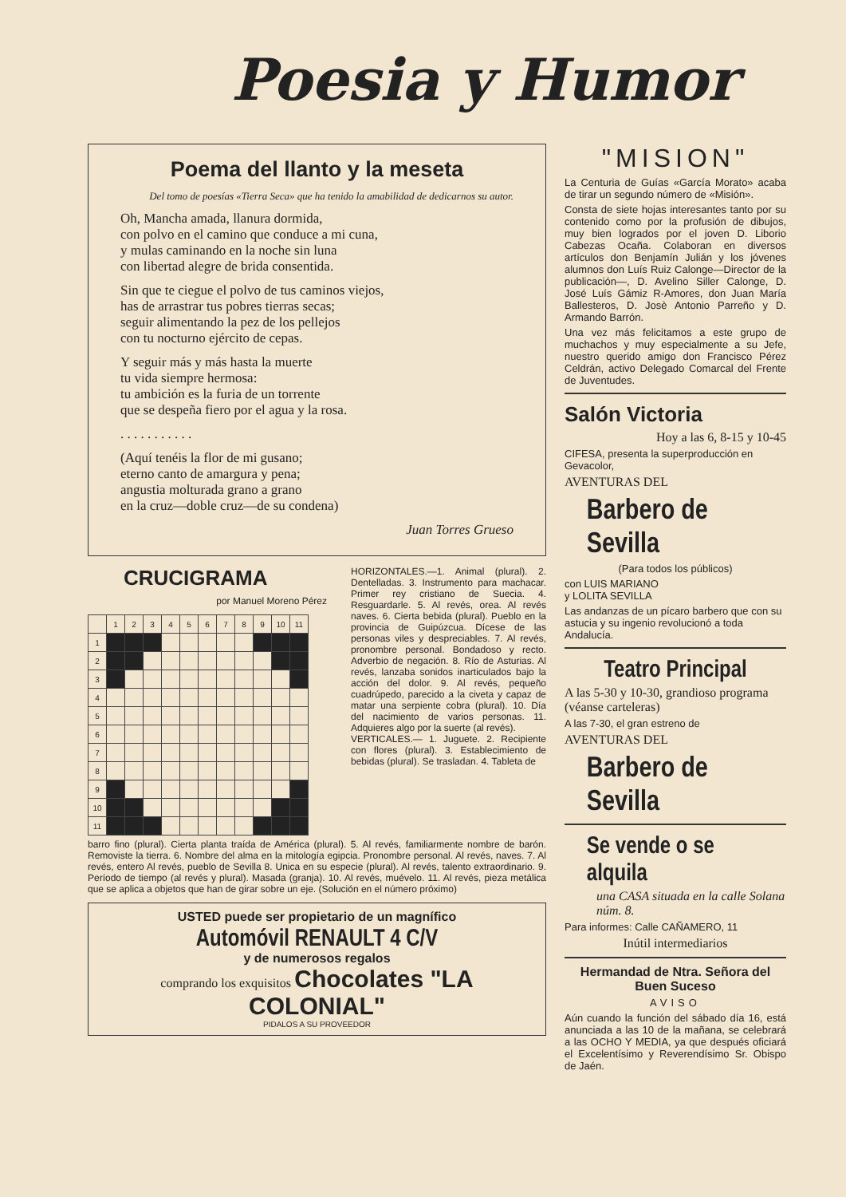Poesia y Humor
Poema del llanto y la meseta
Del tomo de poesías «Tierra Seca» que ha tenido la amabilidad de dedicarnos su autor.
Oh, Mancha amada, llanura dormida,
con polvo en el camino que conduce a mi cuna,
y mulas caminando en la noche sin luna
con libertad alegre de brida consentida.
Sin que te ciegue el polvo de tus caminos viejos,
has de arrastrar tus pobres tierras secas;
seguir alimentando la pez de los pellejos
con tu nocturno ejército de cepas.
Y seguir más y más hasta la muerte
tu vida siempre hermosa:
tu ambición es la furia de un torrente
que se despeña fiero por el agua y la rosa.
. . . . . . . . . . .
(Aquí tenéis la flor de mi gusano;
eterno canto de amargura y pena;
angustia molturada grano a grano
en la cruz—doble cruz—de su condena)
Juan Torres Grueso
CRUCIGRAMA
por Manuel Moreno Pérez
| | 1 | 2 | 3 | 4 | 5 | 6 | 7 | 8 | 9 | 10 | 11 |
| 1 | | | | | | | | | | | |
| 2 | | | | | | | | | | | |
| 3 | | | | | | | | | | | |
| 4 | | | | | | | | | | | |
| 5 | | | | | | | | | | | |
| 6 | | | | | | | | | | | |
| 7 | | | | | | | | | | | |
| 8 | | | | | | | | | | | |
| 9 | | | | | | | | | | | |
| 10 | | | | | | | | | | | |
| 11 | | | | | | | | | | | |
HORIZONTALES.—1. Animal (plural). 2. Dentelladas. 3. Instrumento para machacar. Primer rey cristiano de Suecia. 4. Resguardarle. 5. Al revés, orea. Al revés naves. 6. Cierta bebida (plural). Pueblo en la provincia de Guipúzcua. Dícese de las personas viles y despreciables. 7. Al revés, pronombre personal. Bondadoso y recto. Adverbio de negación. 8. Río de Asturias. Al revés, lanzaba sonidos inarticulados bajo la acción del dolor. 9. Al revés, pequeño cuadrúpedo, parecido a la civeta y capaz de matar una serpiente cobra (plural). 10. Día del nacimiento de varios personas. 11. Adquieres algo por la suerte (al revés).
VERTICALES.— 1. Juguete. 2. Recipiente con flores (plural). 3. Establecimiento de bebidas (plural). Se trasladan. 4. Tableta de
barro fino (plural). Cierta planta traída de América (plural). 5. Al revés, familiarmente nombre de barón. Removiste la tierra. 6. Nombre del alma en la mitología egipcia. Pronombre personal. Al revés, naves. 7. Al revés, entero Al revés, pueblo de Sevilla 8. Unica en su especie (plural). Al revés, talento extraordinario. 9. Período de tiempo (al revés y plural). Masada (granja). 10. Al revés, muévelo. 11. Al revés, pieza metálica que se aplica a objetos que han de girar sobre un eje. (Solución en el número próximo)
USTED puede ser propietario de un magnífico
Automóvil RENAULT 4 C/V
y de numerosos regalos
comprando los exquisitos Chocolates "LA COLONIAL"
PIDALOS A SU PROVEEDOR
"MISION"
La Centuria de Guías «García Morato» acaba de tirar un segundo número de «Misión».
Consta de siete hojas interesantes tanto por su contenido como por la profusión de dibujos, muy bien logrados por el joven D. Liborio Cabezas Ocaña. Colaboran en diversos artículos don Benjamín Julián y los jóvenes alumnos don Luís Ruiz Calonge—Director de la publicación—, D. Avelino Siller Calonge, D. José Luís Gámiz R-Amores, don Juan María Ballesteros, D. Josè Antonio Parreño y D. Armando Barrón.
Una vez más felicitamos a este grupo de muchachos y muy especialmente a su Jefe, nuestro querido amigo don Francisco Pérez Celdrán, activo Delegado Comarcal del Frente de Juventudes.
Salón Victoria
Hoy a las 6, 8-15 y 10-45
CIFESA, presenta la superproducción en Gevacolor,
AVENTURAS DEL
Barbero de Sevilla
(Para todos los públicos)
con LUIS MARIANO
y LOLITA SEVILLA
Las andanzas de un pícaro barbero que con su astucia y su ingenio revolucionó a toda Andalucía.
Teatro Principal
A las 5-30 y 10-30, grandioso programa (véanse carteleras)
A las 7-30, el gran estreno de
AVENTURAS DEL
Barbero de Sevilla
Se vende o se alquila
una CASA situada en la calle Solana núm. 8.
Para informes: Calle CAÑAMERO, 11
Inútil intermediarios
Hermandad de Ntra. Señora del Buen Suceso
AVISO
Aún cuando la función del sábado día 16, está anunciada a las 10 de la mañana, se celebrará a las OCHO Y MEDIA, ya que después oficiará el Excelentísimo y Reverendísimo Sr. Obispo de Jaén.